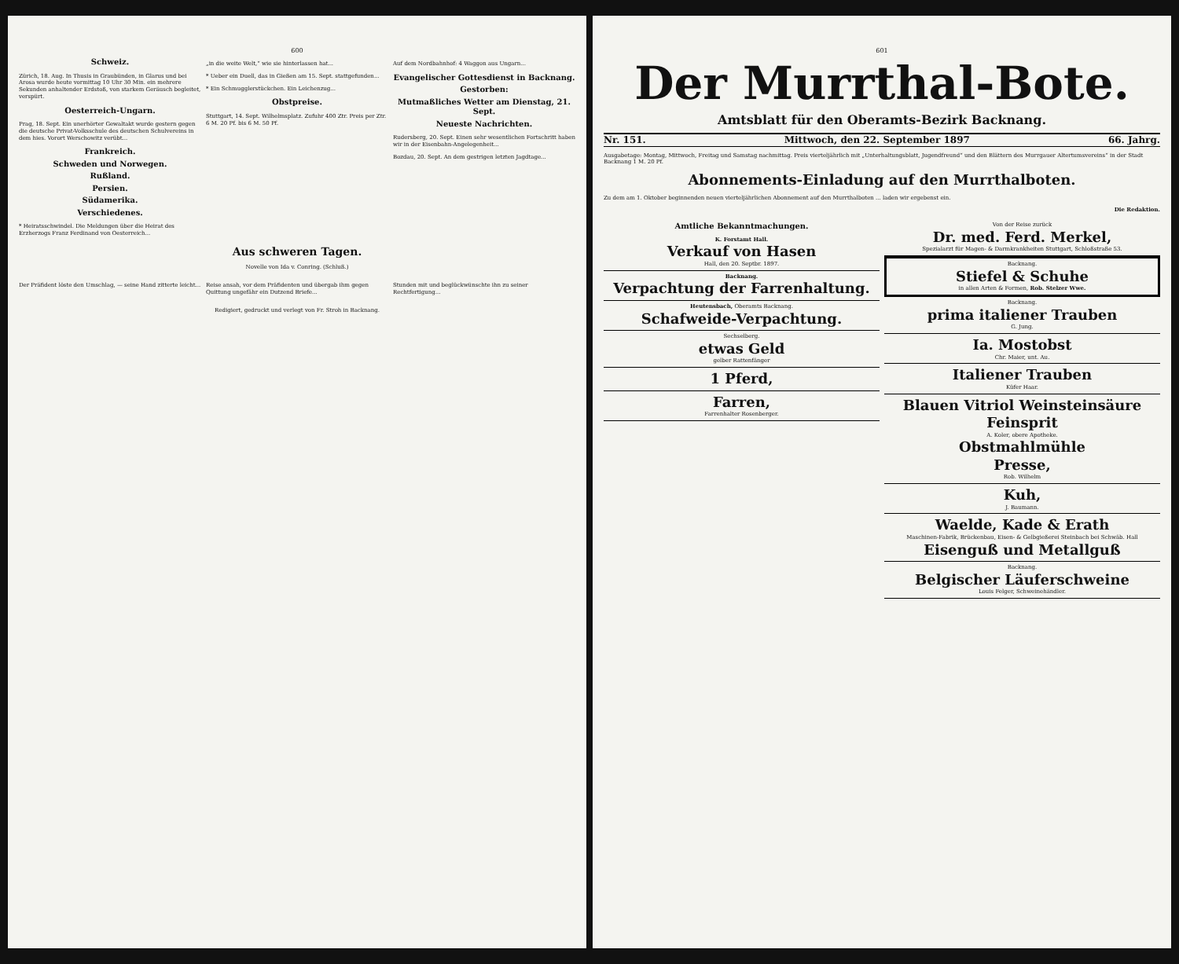600
Schweiz.
Zürich, 18. Aug. In Thusis in Graubünden, in Glarus und bei Arosa wurde heute vormittag 10 Uhr 30 Min. ein mehrere Sekunden anhaltender Erdstoß, von starkem Geräusch begleitet, verspürt.
Oesterreich-Ungarn.
Prag, 18. Sept. Ein unerhörter Gewaltakt wurde gestern gegen die deutsche Privat-Volksschule des deutschen Schulvereins in dem hies. Vorort Werschowitz verübt...
Frankreich.
Schweden und Norwegen.
Rußland.
Persien.
Südamerika.
Verschiedenes.
* Heiratsschwindel. Die Meldungen über die Heirat des Erzherzogs Franz Ferdinand von Oesterreich...
„in die weite Welt,“ wie sie hinterlassen hat...
* Ueber ein Duell, das in Gießen am 15. Sept. stattgefunden...
* Ein Schmugglerstückchen. Ein Leichenzug...
Obstpreise.
Stuttgart, 14. Sept. Wilhelmsplatz. Zufuhr 400 Ztr. Preis per Ztr. 6 M. 20 Pf. bis 6 M. 50 Pf.
Auf dem Nordbahnhof: 4 Waggon aus Ungarn...
Evangelischer Gottesdienst in Backnang.
Gestorben:
Mutmaßliches Wetter am Dienstag, 21. Sept.
Neueste Nachrichten.
Rudersberg, 20. Sept. Einen sehr wesentlichen Fortschritt haben wir in der Eisenbahn-Angelegenheit...
Bozdau, 20. Sept. An dem gestrigen letzten Jagdtage...
Aus schweren Tagen.
Novelle von Ida v. Conring. (Schluß.)
Der Präfident löste den Umschlag, — seine Hand zitterte leicht...
Reise ansah, vor dem Präfidenten und übergab ihm gegen Quittung ungefähr ein Dutzend Briefe...
Stunden mit und beglückwünschte ihn zu seiner Rechtfertigung...
Redigiert, gedruckt und verlegt von Fr. Stroh in Backnang.
601
Der Murrthal-Bote.
Amtsblatt für den Oberamts-Bezirk Backnang.
Nr. 151. Mittwoch, den 22. September 1897 66. Jahrg.
Ausgabetage: Montag, Mittwoch, Freitag und Samstag nachmittag. Preis vierteljährlich mit „Unterhaltungsblatt, Jugendfreund“ und den Blättern des Murrgauer Altertumsvereins“ in der Stadt Backnang 1 M. 20 Pf.
Abonnements-Einladung auf den Murrthalboten.
Zu dem am 1. Oktober beginnenden neuen vierteljährlichen Abonnement auf den Murrthalboten ... laden wir ergebenst ein.
Die Redaktion.
Amtliche Bekanntmachungen.
K. Forstamt Hall.
Verkauf von Hasen
Hall, den 20. Septbr. 1897.
Backnang.
Verpachtung der Farrenhaltung.
Heutensbach, Oberamts Backnang.
Schafweide-Verpachtung.
Sechselberg.
etwas Geld
gelber Rattenfänger
1 Pferd,
Farren,
Farrenhalter Rosenberger.
Von der Reise zurück
Dr. med. Ferd. Merkel,
Spezialarzt für Magen- & Darmkrankheiten Stuttgart, Schloßstraße 53.
Backnang.
Stiefel & Schuhe
in allen Arten & Formen, Rob. Stelzer Wwe.
Backnang.
prima italiener Trauben
G. Jung.
Ia. Mostobst
Chr. Maier, unt. Au.
Italiener Trauben
Küfer Haar.
Blauen Vitriol Weinsteinsäure Feinsprit
A. Koler, obere Apotheke.
Obstmahlmühle
Presse,
Rob. Wilhelm
Kuh,
J. Baumann.
Waelde, Kade & Erath
Maschinen-Fabrik, Brückenbau, Eisen- & Gelbgießerei Steinbach bei Schwäb. Hall
Eisenguß und Metallguß
Backnang.
Belgischer Läuferschweine
Louis Felger, Schweinehändler.